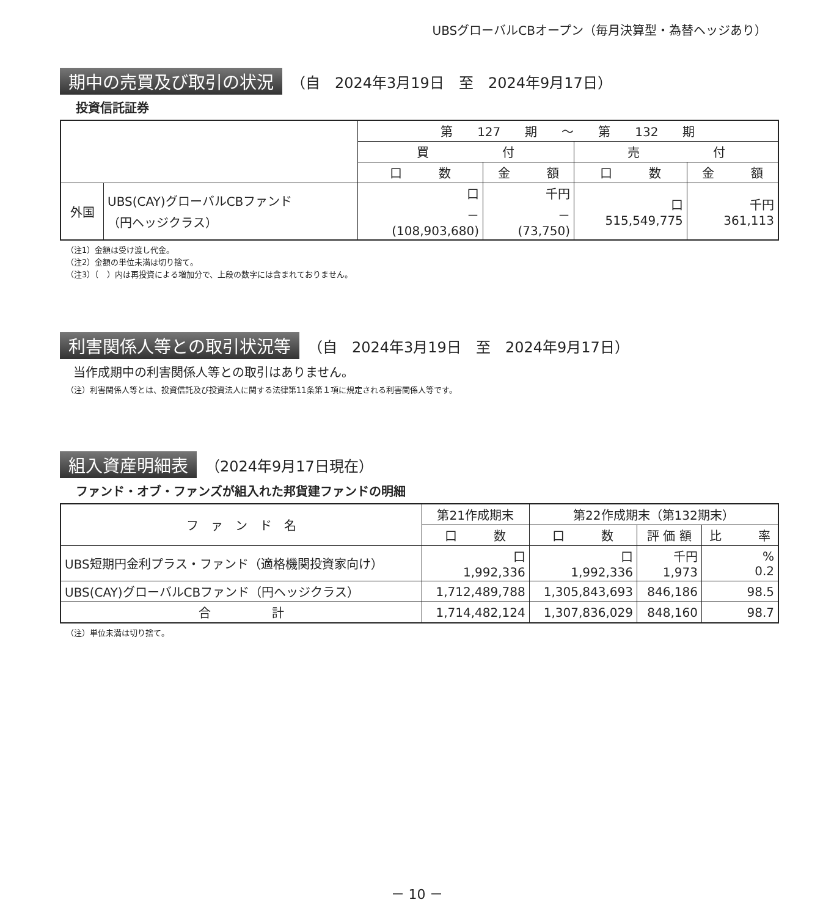UBSグローバルCBオープン（毎月決算型・為替ヘッジあり）
期中の売買及び取引の状況 （自　2024年3月19日　至　2024年9月17日）
投資信託証券
| | | 第 127 期 ～ 第 132 期 | | | |
| --- | --- | --- | --- | --- | --- |
| | | 買 付 | | 売 付 | |
| | | 口 数 | 金 額 | 口 数 | 金 額 |
| 外国 | UBS(CAY)グローバルCBファンド （円ヘッジクラス） | 口 － (108,903,680) | 千円 － (73,750) | 口 515,549,775 | 千円 361,113 |
（注1）金額は受け渡し代金。
（注2）金額の単位未満は切り捨て。
（注3）（　）内は再投資による増加分で、上段の数字には含まれておりません。
利害関係人等との取引状況等 （自　2024年3月19日　至　2024年9月17日）
当作成期中の利害関係人等との取引はありません。
（注）利害関係人等とは、投資信託及び投資法人に関する法律第11条第１項に規定される利害関係人等です。
組入資産明細表 （2024年9月17日現在）
ファンド・オブ・ファンズが組入れた邦貨建ファンドの明細
| フ ァ ン ド 名 | 第21作成期末 | 第22作成期末（第132期末） | | |
| --- | --- | --- | --- | --- |
| | 口 数 | 口 数 | 評 価 額 | 比 率 |
| UBS短期円金利プラス・ファンド（適格機関投資家向け） | 口 1,992,336 | 口 1,992,336 | 千円 1,973 | % 0.2 |
| UBS(CAY)グローバルCBファンド（円ヘッジクラス） | 1,712,489,788 | 1,305,843,693 | 846,186 | 98.5 |
| 合 計 | 1,714,482,124 | 1,307,836,029 | 848,160 | 98.7 |
（注）単位未満は切り捨て。
－ 10 －